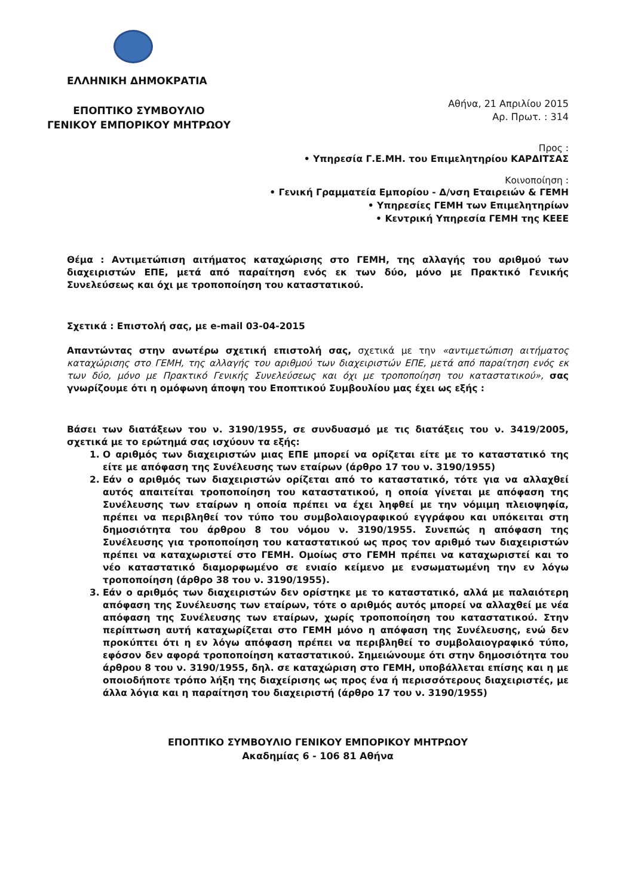ΕΛΛΗΝΙΚΗ ΔΗΜΟΚΡΑΤΙΑ
ΕΠΟΠΤΙΚΟ ΣΥΜΒΟΥΛΙΟ
ΓΕΝΙΚΟΥ ΕΜΠΟΡΙΚΟΥ ΜΗΤΡΩΟΥ
Αθήνα, 21 Απριλίου 2015
Αρ. Πρωτ. : 314
Προς :
• Υπηρεσία Γ.Ε.ΜΗ. του Επιμελητηρίου ΚΑΡΔΙΤΣΑΣ
Κοινοποίηση :
• Γενική Γραμματεία Εμπορίου - Δ/νση Εταιρειών & ΓΕΜΗ
• Υπηρεσίες ΓΕΜΗ των Επιμελητηρίων
• Κεντρική Υπηρεσία ΓΕΜΗ της ΚΕΕΕ
Θέμα : Αντιμετώπιση αιτήματος καταχώρισης στο ΓΕΜΗ, της αλλαγής του αριθμού των διαχειριστών ΕΠΕ, μετά από παραίτηση ενός εκ των δύο, μόνο με Πρακτικό Γενικής Συνελεύσεως και όχι με τροποποίηση του καταστατικού.
Σχετικά : Επιστολή σας, με e-mail 03-04-2015
Απαντώντας στην ανωτέρω σχετική επιστολή σας, σχετικά με την «αντιμετώπιση αιτήματος καταχώρισης στο ΓΕΜΗ, της αλλαγής του αριθμού των διαχειριστών ΕΠΕ, μετά από παραίτηση ενός εκ των δύο, μόνο με Πρακτικό Γενικής Συνελεύσεως και όχι με τροποποίηση του καταστατικού», σας γνωρίζουμε ότι η ομόφωνη άποψη του Εποπτικού Συμβουλίου μας έχει ως εξής :
Βάσει των διατάξεων του ν. 3190/1955, σε συνδυασμό με τις διατάξεις του ν. 3419/2005, σχετικά με το ερώτημά σας ισχύουν τα εξής:
1. Ο αριθμός των διαχειριστών μιας ΕΠΕ μπορεί να ορίζεται είτε με το καταστατικό της είτε με απόφαση της Συνέλευσης των εταίρων (άρθρο 17 του ν. 3190/1955)
2. Εάν ο αριθμός των διαχειριστών ορίζεται από το καταστατικό, τότε για να αλλαχθεί αυτός απαιτείται τροποποίηση του καταστατικού, η οποία γίνεται με απόφαση της Συνέλευσης των εταίρων η οποία πρέπει να έχει ληφθεί με την νόμιμη πλειοψηφία, πρέπει να περιβληθεί τον τύπο του συμβολαιογραφικού εγγράφου και υπόκειται στη δημοσιότητα του άρθρου 8 του νόμου ν. 3190/1955. Συνεπώς η απόφαση της Συνέλευσης για τροποποίηση του καταστατικού ως προς τον αριθμό των διαχειριστών πρέπει να καταχωριστεί στο ΓΕΜΗ. Ομοίως στο ΓΕΜΗ πρέπει να καταχωριστεί και το νέο καταστατικό διαμορφωμένο σε ενιαίο κείμενο με ενσωματωμένη την εν λόγω τροποποίηση (άρθρο 38 του ν. 3190/1955).
3. Εάν ο αριθμός των διαχειριστών δεν ορίστηκε με το καταστατικό, αλλά με παλαιότερη απόφαση της Συνέλευσης των εταίρων, τότε ο αριθμός αυτός μπορεί να αλλαχθεί με νέα απόφαση της Συνέλευσης των εταίρων, χωρίς τροποποίηση του καταστατικού. Στην περίπτωση αυτή καταχωρίζεται στο ΓΕΜΗ μόνο η απόφαση της Συνέλευσης, ενώ δεν προκύπτει ότι η εν λόγω απόφαση πρέπει να περιβληθεί το συμβολαιογραφικό τύπο, εφόσον δεν αφορά τροποποίηση καταστατικού. Σημειώνουμε ότι στην δημοσιότητα του άρθρου 8 του ν. 3190/1955, δηλ. σε καταχώριση στο ΓΕΜΗ, υποβάλλεται επίσης και η με οποιοδήποτε τρόπο λήξη της διαχείρισης ως προς ένα ή περισσότερους διαχειριστές, με άλλα λόγια και η παραίτηση του διαχειριστή (άρθρο 17 του ν. 3190/1955)
ΕΠΟΠΤΙΚΟ ΣΥΜΒΟΥΛΙΟ ΓΕΝΙΚΟΥ ΕΜΠΟΡΙΚΟΥ ΜΗΤΡΩΟΥ
Ακαδημίας 6 - 106 81 Αθήνα